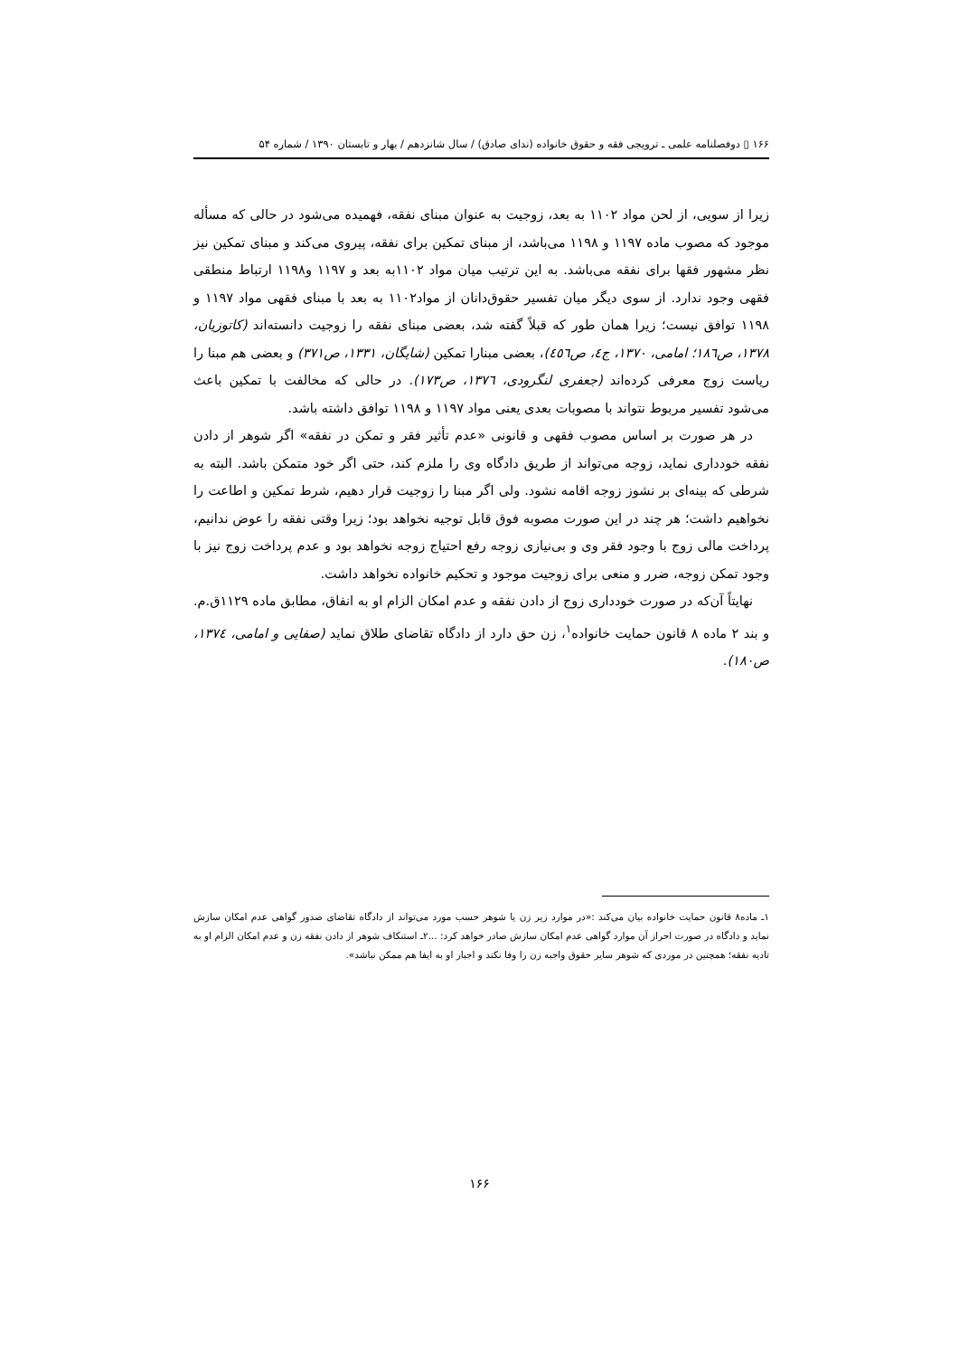۱۶۶ ▯ دوفصلنامه علمی ـ ترویجی فقه و حقوق خانواده (ندای صادق) / سال شانزدهم / بهار و تابستان ۱۳۹۰ / شماره ۵۴
زیرا از سویی، از لحن مواد ۱۱۰۲ به بعد، زوجیت به عنوان مبنای نفقه، فهمیده می‌شود در حالی که مسأله موجود که مصوب ماده ۱۱۹۷ و ۱۱۹۸ می‌باشد، از مبنای تمکین برای نفقه، پیروی می‌کند و مبنای تمکین نیز نظر مشهور فقها برای نفقه می‌باشد. به این ترتیب میان مواد ۱۱۰۲به بعد و ۱۱۹۷ و۱۱۹۸ ارتباط منطقی فقهی وجود ندارد. از سوی دیگر میان تفسیر حقوق‌دانان از مواد۱۱۰۲ به بعد با مبنای فقهی مواد ۱۱۹۷ و ۱۱۹۸ توافق نیست؛ زیرا همان طور که قبلاً گفته شد، بعضی مبنای نفقه را زوجیت دانسته‌اند (کاتوزیان، ۱۳۷۸، ص۱۸٦؛ امامی، ۱۳۷۰، ج٤، ص٤٥٦)، بعضی مبنارا تمکین (شایگان، ۱۳۳۱، ص۳۷۱) و بعضی هم مبنا را ریاست زوج معرفی کرده‌اند (جعفری لنگرودی، ۱۳۷٦، ص۱۷۳). در حالی که مخالفت با تمکین باعث می‌شود تفسیر مربوط نتواند با مصوبات بعدی یعنی مواد ۱۱۹۷ و ۱۱۹۸ توافق داشته باشد.
در هر صورت بر اساس مصوب فقهی و قانونی «عدم تأثیر فقر و تمکن در نفقه» اگر شوهر از دادن نفقه خودداری نماید، زوجه می‌تواند از طریق دادگاه وی را ملزم کند، حتی اگر خود متمکن باشد. البته به شرطی که بینه‌ای بر نشوز زوجه اقامه نشود. ولی اگر مبنا را زوجیت قرار دهیم، شرط تمکین و اطاعت را نخواهیم داشت؛ هر چند در این صورت مصوبه فوق قابل توجیه نخواهد بود؛ زیرا وقتی نفقه را عوض ندانیم، پرداخت مالی زوج با وجود فقر وی و بی‌نیازی زوجه رفع احتیاج زوجه نخواهد بود و عدم پرداخت زوج نیز با وجود تمکن زوجه، ضرر و منعی برای زوجیت موجود و تحکیم خانواده نخواهد داشت.
نهایتاً آن‌که در صورت خودداری زوج از دادن نفقه و عدم امکان الزام او به انفاق، مطابق ماده ۱۱۲۹ق.م. و بند ۲ ماده ۸ قانون حمایت خانواده<sup>۱</sup>، زن حق دارد از دادگاه تقاضای طلاق نماید (صفایی و امامی، ۱۳۷٤، ص۱۸۰).
۱ـ ماده۸ قانون حمایت خانواده بیان می‌کند :«در موارد زیر زن یا شوهر حسب مورد می‌تواند از دادگاه تقاضای صدور گواهی عدم امکان سازش نماید و دادگاه در صورت احراز آن موارد گواهی عدم امکان سازش صادر خواهد کرد: ...۲ـ استنکاف شوهر از دادن نفقه زن و عدم امکان الزام او به تادیه نفقه؛ همچنین در موردی که شوهر سایر حقوق واجبه زن را وفا نکند و اجبار او به ایفا هم ممکن نباشد».
۱۶۶